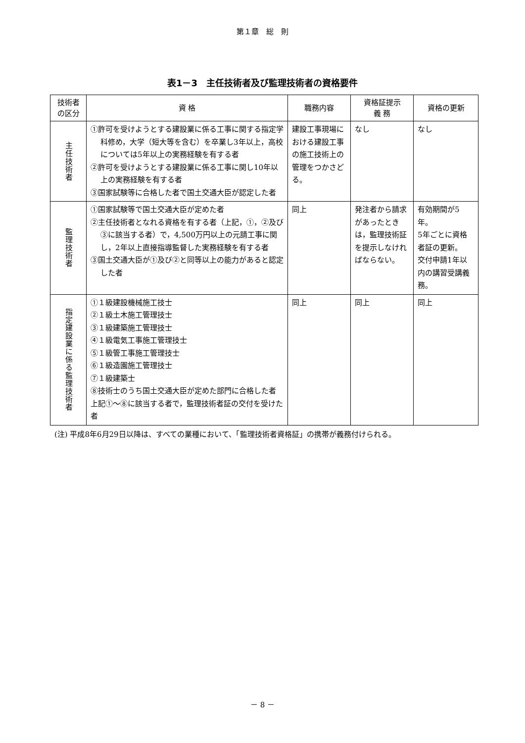第１章　総　則
表1－3　主任技術者及び監理技術者の資格要件
| 技術者 の区分 | 資 格 | 職務内容 | 資格証提示 義 務 | 資格の更新 |
| --- | --- | --- | --- | --- |
| 主任技術者 | ①許可を受けようとする建設業に係る工事に関する指定学科修め，大学（短大等を含む）を卒業し3年以上，高校については5年以上の実務経験を有する者 ②許可を受けようとする建設業に係る工事に関し10年以上の実務経験を有する者 ③国家試験等に合格した者で国土交通大臣が認定した者 | 建設工事現場における建設工事の施工技術上の管理をつかさどる。 | なし | なし |
| 監理技術者 | ①国家試験等で国土交通大臣が定めた者 ②主任技術者となれる資格を有する者（上記，①，②及び③に該当する者）で，4,500万円以上の元請工事に関し，2年以上直接指導監督した実務経験を有する者 ③国土交通大臣が①及び②と同等以上の能力があると認定した者 | 同上 | 発注者から請求があったときは，監理技術証を提示しなければならない。 | 有効期間が5年。 5年ごとに資格者証の更新。 交付申請1年以内の講習受講義務。 |
| 指定建設業に係る監理技術者 | ①１級建設機械施工技士 ②１級土木施工管理技士 ③１級建築施工管理技士 ④１級電気工事施工管理技士 ⑤１級管工事施工管理技士 ⑥１級造園施工管理技士 ⑦１級建築士 ⑧技術士のうち国土交通大臣が定めた部門に合格した者 上記①～⑧に該当する者で，監理技術者証の交付を受けた者 | 同上 | 同上 | 同上 |
(注) 平成8年6月29日以降は、すべての業種において、「監理技術者資格証」の携帯が義務付けられる。
－ 8 －